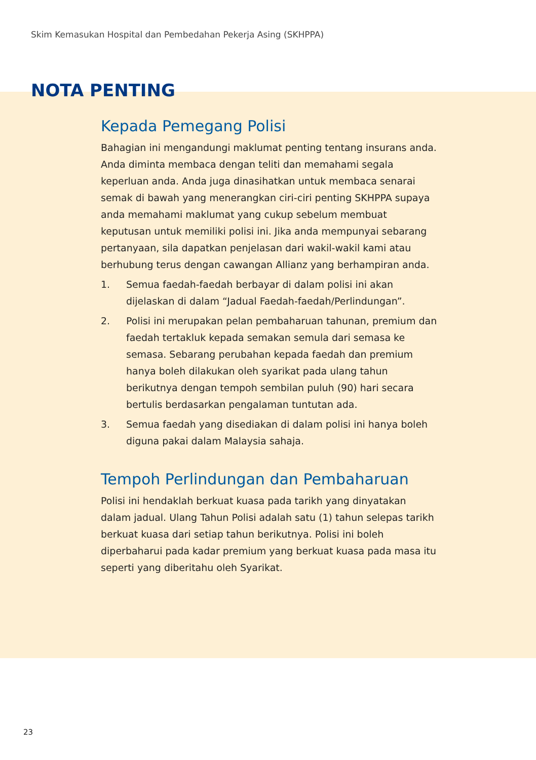Skim Kemasukan Hospital dan Pembedahan Pekerja Asing (SKHPPA)
NOTA PENTING
Kepada Pemegang Polisi
Bahagian ini mengandungi maklumat penting tentang insurans anda. Anda diminta membaca dengan teliti dan memahami segala keperluan anda. Anda juga dinasihatkan untuk membaca senarai semak di bawah yang menerangkan ciri-ciri penting SKHPPA supaya anda memahami maklumat yang cukup sebelum membuat keputusan untuk memiliki polisi ini. Jika anda mempunyai sebarang pertanyaan, sila dapatkan penjelasan dari wakil-wakil kami atau berhubung terus dengan cawangan Allianz yang berhampiran anda.
1. Semua faedah-faedah berbayar di dalam polisi ini akan dijelaskan di dalam “Jadual Faedah-faedah/Perlindungan”.
2. Polisi ini merupakan pelan pembaharuan tahunan, premium dan faedah tertakluk kepada semakan semula dari semasa ke semasa. Sebarang perubahan kepada faedah dan premium hanya boleh dilakukan oleh syarikat pada ulang tahun berikutnya dengan tempoh sembilan puluh (90) hari secara bertulis berdasarkan pengalaman tuntutan ada.
3. Semua faedah yang disediakan di dalam polisi ini hanya boleh diguna pakai dalam Malaysia sahaja.
Tempoh Perlindungan dan Pembaharuan
Polisi ini hendaklah berkuat kuasa pada tarikh yang dinyatakan dalam jadual. Ulang Tahun Polisi adalah satu (1) tahun selepas tarikh berkuat kuasa dari setiap tahun berikutnya. Polisi ini boleh diperbaharui pada kadar premium yang berkuat kuasa pada masa itu seperti yang diberitahu oleh Syarikat.
23